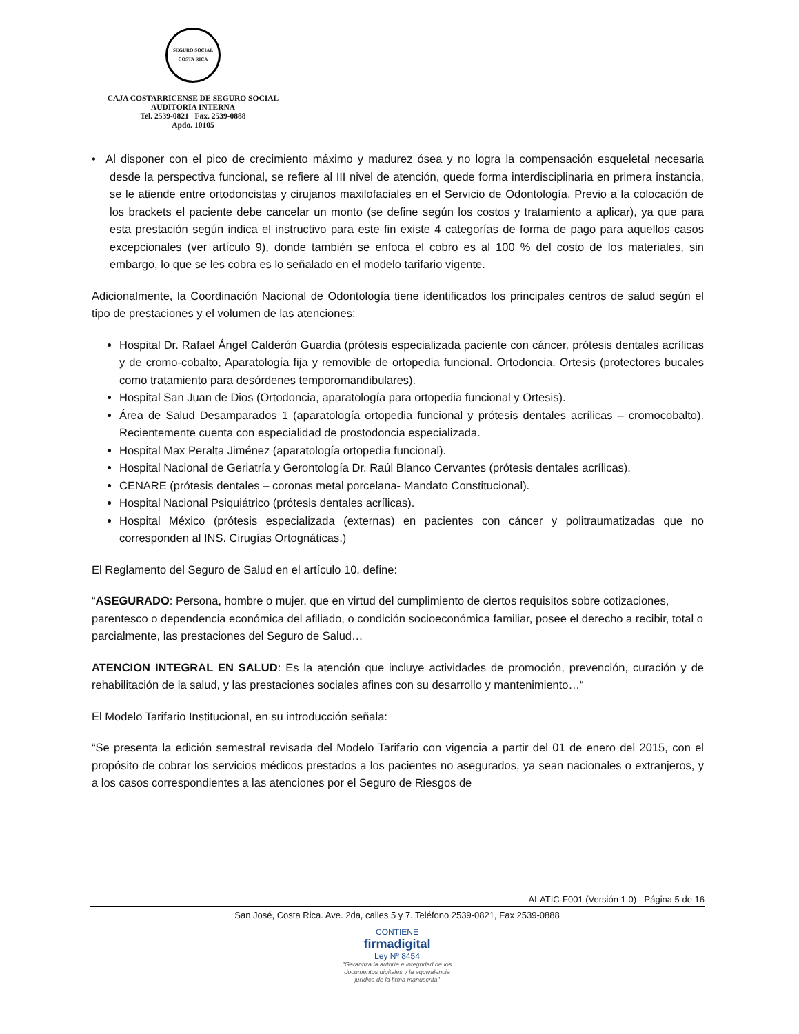SEGURO SOCIAL
COSTA RICA
CAJA COSTARRICENSE DE SEGURO SOCIAL
AUDITORIA INTERNA
Tel. 2539-0821 Fax. 2539-0888
Apdo. 10105
• Al disponer con el pico de crecimiento máximo y madurez ósea y no logra la compensación esqueletal necesaria desde la perspectiva funcional, se refiere al III nivel de atención, quede forma interdisciplinaria en primera instancia, se le atiende entre ortodoncistas y cirujanos maxilofaciales en el Servicio de Odontología. Previo a la colocación de los brackets el paciente debe cancelar un monto (se define según los costos y tratamiento a aplicar), ya que para esta prestación según indica el instructivo para este fin existe 4 categorías de forma de pago para aquellos casos excepcionales (ver artículo 9), donde también se enfoca el cobro es al 100 % del costo de los materiales, sin embargo, lo que se les cobra es lo señalado en el modelo tarifario vigente.
Adicionalmente, la Coordinación Nacional de Odontología tiene identificados los principales centros de salud según el tipo de prestaciones y el volumen de las atenciones:
Hospital Dr. Rafael Ángel Calderón Guardia (prótesis especializada paciente con cáncer, prótesis dentales acrílicas y de cromo-cobalto, Aparatología fija y removible de ortopedia funcional. Ortodoncia. Ortesis (protectores bucales como tratamiento para desórdenes temporomandibulares).
Hospital San Juan de Dios (Ortodoncia, aparatología para ortopedia funcional y Ortesis).
Área de Salud Desamparados 1 (aparatología ortopedia funcional y prótesis dentales acrílicas – cromocobalto). Recientemente cuenta con especialidad de prostodoncia especializada.
Hospital Max Peralta Jiménez (aparatología ortopedia funcional).
Hospital Nacional de Geriatría y Gerontología Dr. Raúl Blanco Cervantes (prótesis dentales acrílicas).
CENARE (prótesis dentales – coronas metal porcelana- Mandato Constitucional).
Hospital Nacional Psiquiátrico (prótesis dentales acrílicas).
Hospital México (prótesis especializada (externas) en pacientes con cáncer y politraumatizadas que no corresponden al INS. Cirugías Ortognáticas.)
El Reglamento del Seguro de Salud en el artículo 10, define:
“ASEGURADO: Persona, hombre o mujer, que en virtud del cumplimiento de ciertos requisitos sobre cotizaciones, parentesco o dependencia económica del afiliado, o condición socioeconómica familiar, posee el derecho a recibir, total o parcialmente, las prestaciones del Seguro de Salud…
ATENCION INTEGRAL EN SALUD: Es la atención que incluye actividades de promoción, prevención, curación y de rehabilitación de la salud, y las prestaciones sociales afines con su desarrollo y mantenimiento…“
El Modelo Tarifario Institucional, en su introducción señala:
“Se presenta la edición semestral revisada del Modelo Tarifario con vigencia a partir del 01 de enero del 2015, con el propósito de cobrar los servicios médicos prestados a los pacientes no asegurados, ya sean nacionales o extranjeros, y a los casos correspondientes a las atenciones por el Seguro de Riesgos de
AI-ATIC-F001 (Versión 1.0) - Página 5 de 16
San José, Costa Rica. Ave. 2da, calles 5 y 7. Teléfono 2539-0821, Fax 2539-0888
CONTIENE
firmadigital
Ley Nº 8454
"Garantiza la autoría e integridad de los
documentos digitales y la equivalencia
jurídica de la firma manuscrita"